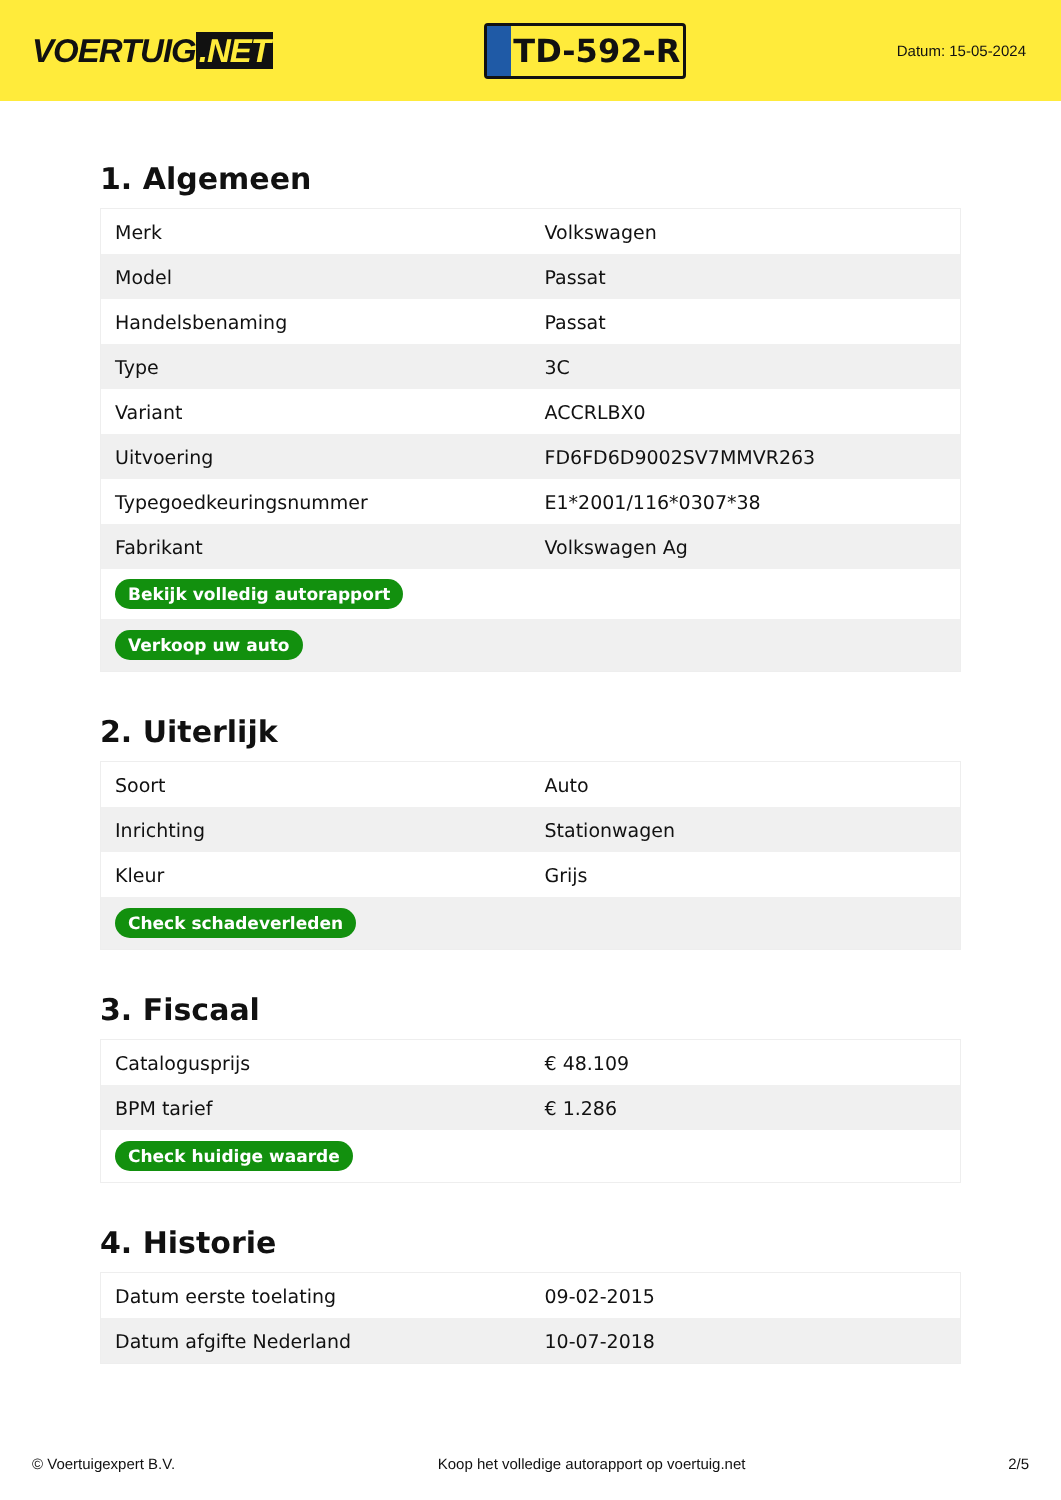VOERTUIG.NET
TD-592-R
Datum: 15-05-2024
1. Algemeen
| Merk | Volkswagen |
| Model | Passat |
| Handelsbenaming | Passat |
| Type | 3C |
| Variant | ACCRLBX0 |
| Uitvoering | FD6FD6D9002SV7MMVR263 |
| Typegoedkeuringsnummer | E1*2001/116*0307*38 |
| Fabrikant | Volkswagen Ag |
| Bekijk volledig autorapport | |
| Verkoop uw auto | |
2. Uiterlijk
| Soort | Auto |
| Inrichting | Stationwagen |
| Kleur | Grijs |
| Check schadeverleden | |
3. Fiscaal
| Catalogusprijs | € 48.109 |
| BPM tarief | € 1.286 |
| Check huidige waarde | |
4. Historie
| Datum eerste toelating | 09-02-2015 |
| Datum afgifte Nederland | 10-07-2018 |
© Voertuigexpert B.V. Koop het volledige autorapport op voertuig.net 2/5